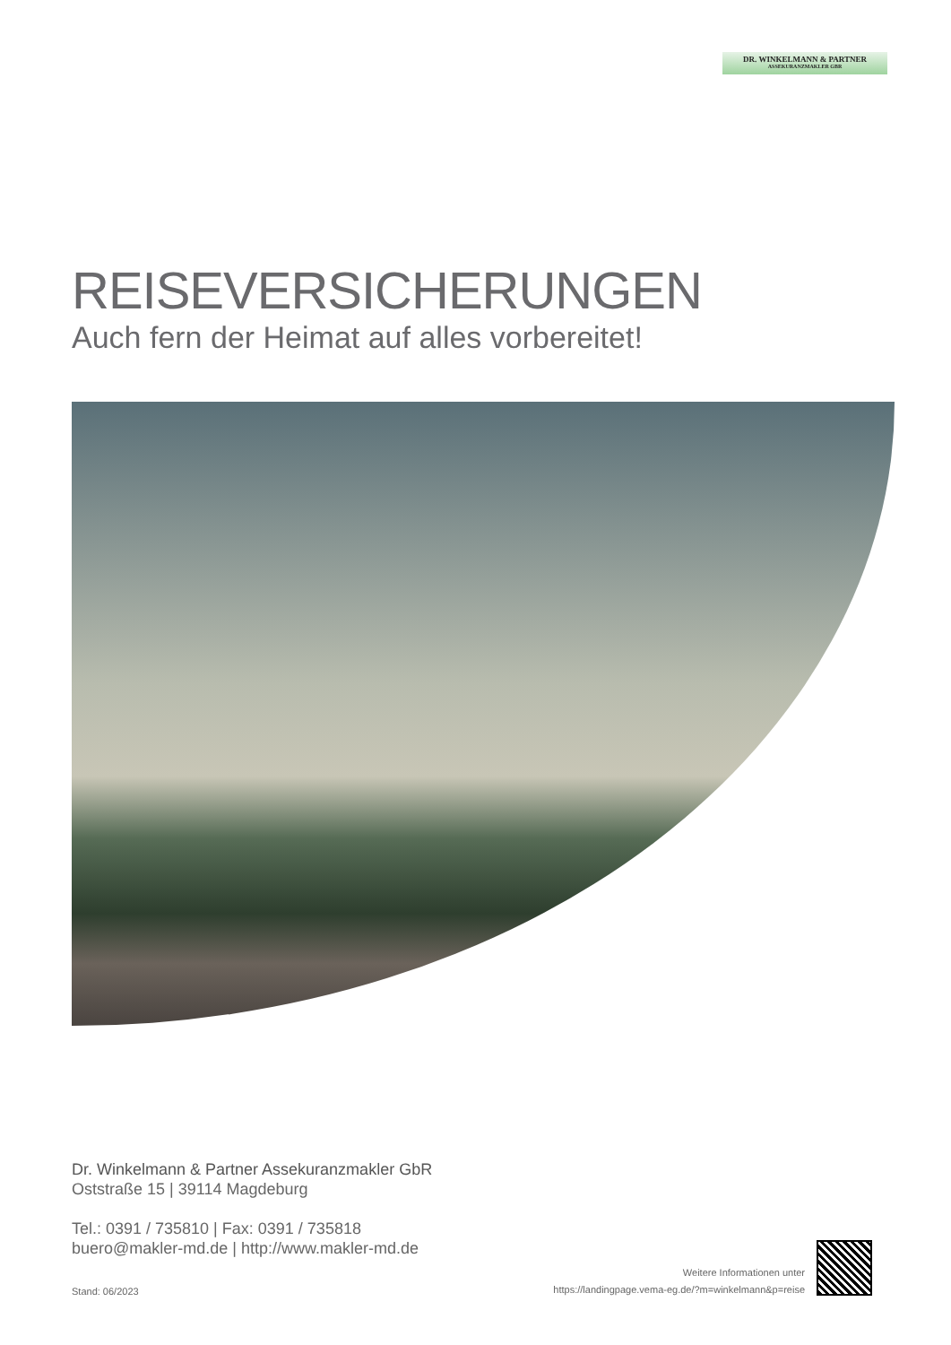DR. WINKELMANN & PARTNER
ASSEKURANZMAKLER GBR
REISEVERSICHERUNGEN
Auch fern der Heimat auf alles vorbereitet!
Dr. Winkelmann & Partner Assekuranzmakler GbR
Oststraße 15 | 39114 Magdeburg
Tel.: 0391 / 735810 | Fax: 0391 / 735818
buero@makler-md.de | http://www.makler-md.de
Stand: 06/2023
Weitere Informationen unter
https://landingpage.vema-eg.de/?m=winkelmann&p=reise